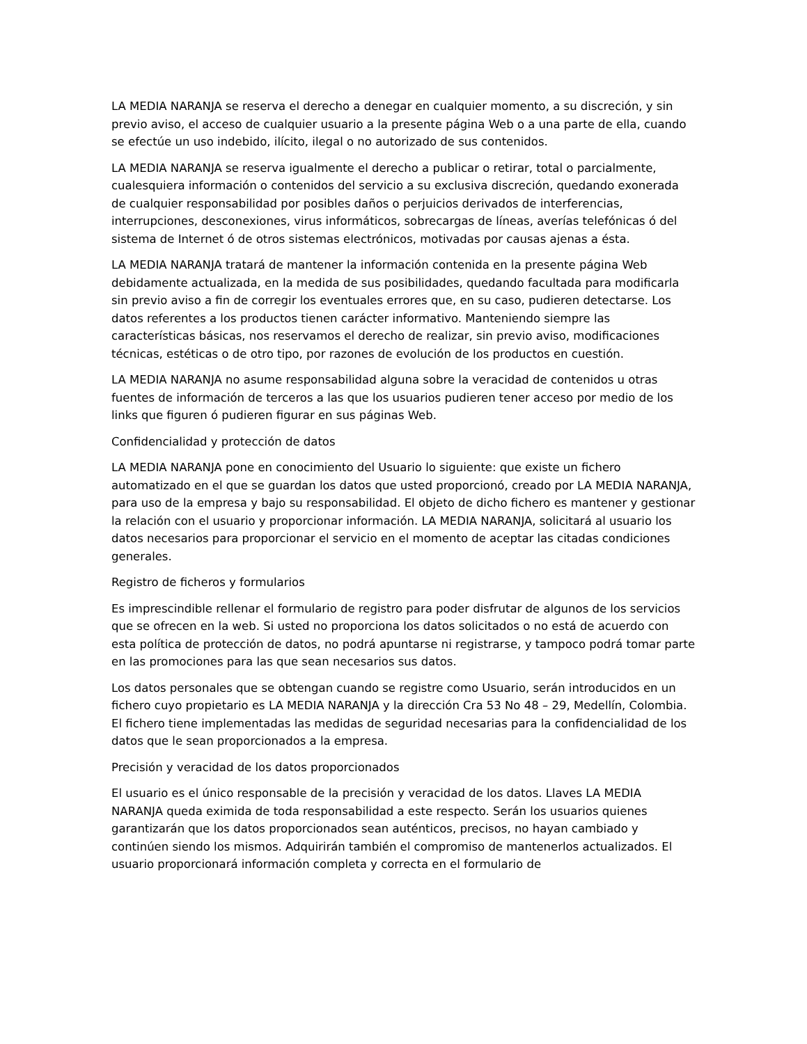LA MEDIA NARANJA se reserva el derecho a denegar en cualquier momento, a su discreción, y sin previo aviso, el acceso de cualquier usuario a la presente página Web o a una parte de ella, cuando se efectúe un uso indebido, ilícito, ilegal o no autorizado de sus contenidos.
LA MEDIA NARANJA se reserva igualmente el derecho a publicar o retirar, total o parcialmente, cualesquiera información o contenidos del servicio a su exclusiva discreción, quedando exonerada de cualquier responsabilidad por posibles daños o perjuicios derivados de interferencias, interrupciones, desconexiones, virus informáticos, sobrecargas de líneas, averías telefónicas ó del sistema de Internet ó de otros sistemas electrónicos, motivadas por causas ajenas a ésta.
LA MEDIA NARANJA tratará de mantener la información contenida en la presente página Web debidamente actualizada, en la medida de sus posibilidades, quedando facultada para modificarla sin previo aviso a fin de corregir los eventuales errores que, en su caso, pudieren detectarse. Los datos referentes a los productos tienen carácter informativo. Manteniendo siempre las características básicas, nos reservamos el derecho de realizar, sin previo aviso, modificaciones técnicas, estéticas o de otro tipo, por razones de evolución de los productos en cuestión.
LA MEDIA NARANJA no asume responsabilidad alguna sobre la veracidad de contenidos u otras fuentes de información de terceros a las que los usuarios pudieren tener acceso por medio de los links que figuren ó pudieren figurar en sus páginas Web.
Confidencialidad y protección de datos
LA MEDIA NARANJA pone en conocimiento del Usuario lo siguiente: que existe un fichero automatizado en el que se guardan los datos que usted proporcionó, creado por LA MEDIA NARANJA, para uso de la empresa y bajo su responsabilidad. El objeto de dicho fichero es mantener y gestionar la relación con el usuario y proporcionar información. LA MEDIA NARANJA, solicitará al usuario los datos necesarios para proporcionar el servicio en el momento de aceptar las citadas condiciones generales.
Registro de ficheros y formularios
Es imprescindible rellenar el formulario de registro para poder disfrutar de algunos de los servicios que se ofrecen en la web. Si usted no proporciona los datos solicitados o no está de acuerdo con esta política de protección de datos, no podrá apuntarse ni registrarse, y tampoco podrá tomar parte en las promociones para las que sean necesarios sus datos.
Los datos personales que se obtengan cuando se registre como Usuario, serán introducidos en un fichero cuyo propietario es LA MEDIA NARANJA y la dirección Cra 53 No 48 – 29, Medellín, Colombia. El fichero tiene implementadas las medidas de seguridad necesarias para la confidencialidad de los datos que le sean proporcionados a la empresa.
Precisión y veracidad de los datos proporcionados
El usuario es el único responsable de la precisión y veracidad de los datos. Llaves LA MEDIA NARANJA queda eximida de toda responsabilidad a este respecto. Serán los usuarios quienes garantizarán que los datos proporcionados sean auténticos, precisos, no hayan cambiado y continúen siendo los mismos. Adquirirán también el compromiso de mantenerlos actualizados. El usuario proporcionará información completa y correcta en el formulario de